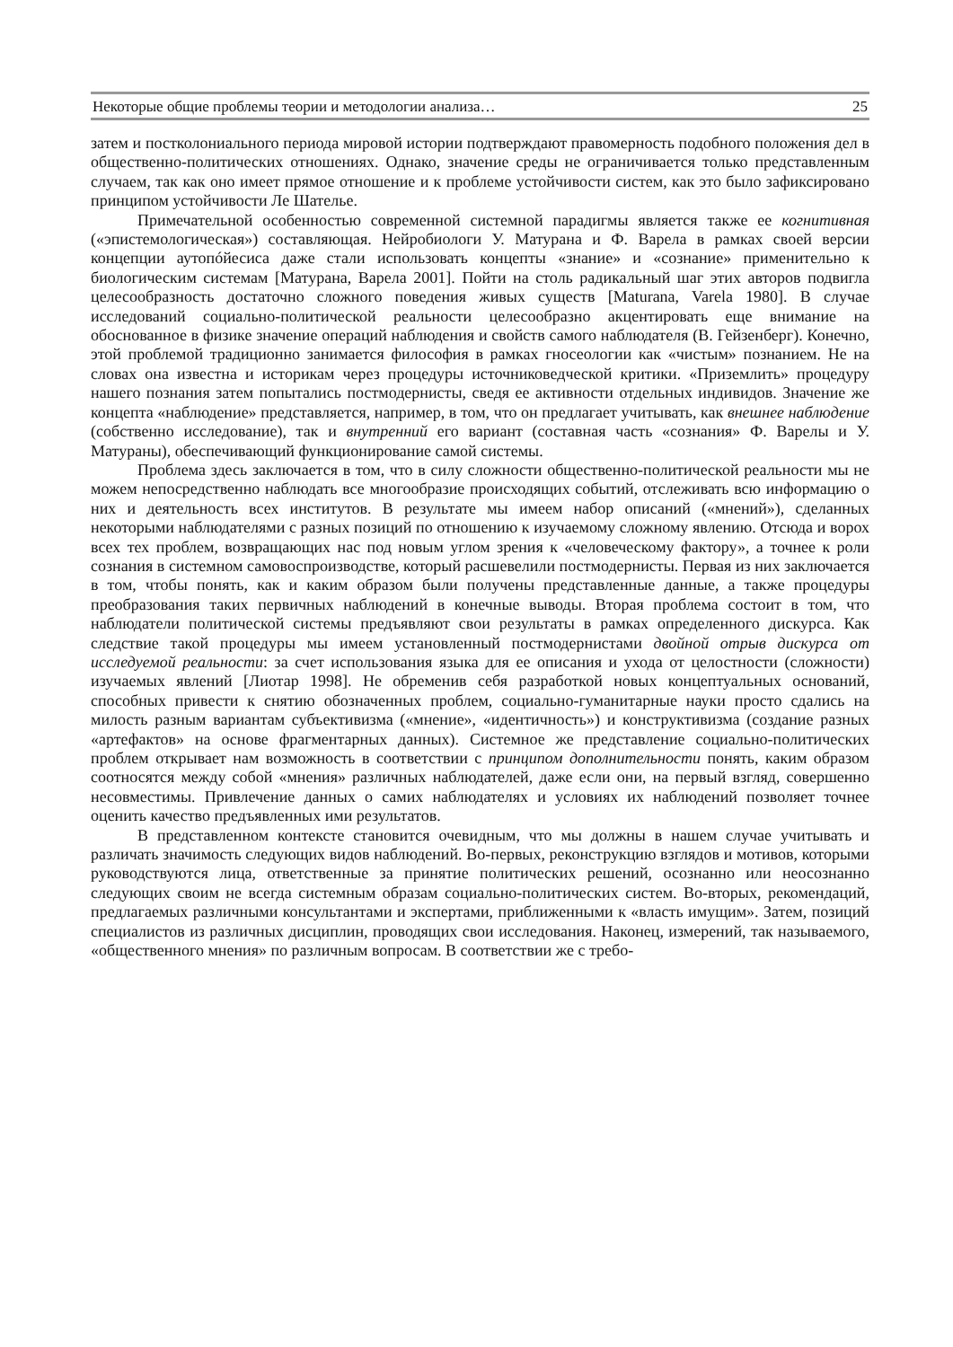Некоторые общие проблемы теории и методологии анализа… 25
затем и постколониального периода мировой истории подтверждают правомерность подобного положения дел в общественно-политических отношениях. Однако, значение среды не ограничивается только представленным случаем, так как оно имеет прямое отношение и к проблеме устойчивости систем, как это было зафиксировано принципом устойчивости Ле Шателье.
Примечательной особенностью современной системной парадигмы является также ее когнитивная («эпистемологическая») составляющая. Нейробиологи У. Матурана и Ф. Варела в рамках своей версии концепции аутопóйесиса даже стали использовать концепты «знание» и «сознание» применительно к биологическим системам [Матурана, Варела 2001]. Пойти на столь радикальный шаг этих авторов подвигла целесообразность достаточно сложного поведения живых существ [Maturana, Varela 1980]. В случае исследований социально-политической реальности целесообразно акцентировать еще внимание на обоснованное в физике значение операций наблюдения и свойств самого наблюдателя (В. Гейзенберг). Конечно, этой проблемой традиционно занимается философия в рамках гносеологии как «чистым» познанием. Не на словах она известна и историкам через процедуры источниковедческой критики. «Приземлить» процедуру нашего познания затем попытались постмодернисты, сведя ее активности отдельных индивидов. Значение же концепта «наблюдение» представляется, например, в том, что он предлагает учитывать, как внешнее наблюдение (собственно исследование), так и внутренний его вариант (составная часть «сознания» Ф. Варелы и У. Матураны), обеспечивающий функционирование самой системы.
Проблема здесь заключается в том, что в силу сложности общественно-политической реальности мы не можем непосредственно наблюдать все многообразие происходящих событий, отслеживать всю информацию о них и деятельность всех институтов. В результате мы имеем набор описаний («мнений»), сделанных некоторыми наблюдателями с разных позиций по отношению к изучаемому сложному явлению. Отсюда и ворох всех тех проблем, возвращающих нас под новым углом зрения к «человеческому фактору», а точнее к роли сознания в системном самовоспроизводстве, который расшевелили постмодернисты. Первая из них заключается в том, чтобы понять, как и каким образом были получены представленные данные, а также процедуры преобразования таких первичных наблюдений в конечные выводы. Вторая проблема состоит в том, что наблюдатели политической системы предъявляют свои результаты в рамках определенного дискурса. Как следствие такой процедуры мы имеем установленный постмодернистами двойной отрыв дискурса от исследуемой реальности: за счет использования языка для ее описания и ухода от целостности (сложности) изучаемых явлений [Лиотар 1998]. Не обременив себя разработкой новых концептуальных оснований, способных привести к снятию обозначенных проблем, социально-гуманитарные науки просто сдались на милость разным вариантам субъективизма («мнение», «идентичность») и конструктивизма (создание разных «артефактов» на основе фрагментарных данных). Системное же представление социально-политических проблем открывает нам возможность в соответствии с принципом дополнительности понять, каким образом соотносятся между собой «мнения» различных наблюдателей, даже если они, на первый взгляд, совершенно несовместимы. Привлечение данных о самих наблюдателях и условиях их наблюдений позволяет точнее оценить качество предъявленных ими результатов.
В представленном контексте становится очевидным, что мы должны в нашем случае учитывать и различать значимость следующих видов наблюдений. Во-первых, реконструкцию взглядов и мотивов, которыми руководствуются лица, ответственные за принятие политических решений, осознанно или неосознанно следующих своим не всегда системным образам социально-политических систем. Во-вторых, рекомендаций, предлагаемых различными консультантами и экспертами, приближенными к «власть имущим». Затем, позиций специалистов из различных дисциплин, проводящих свои исследования. Наконец, измерений, так называемого, «общественного мнения» по различным вопросам. В соответствии же с требо-